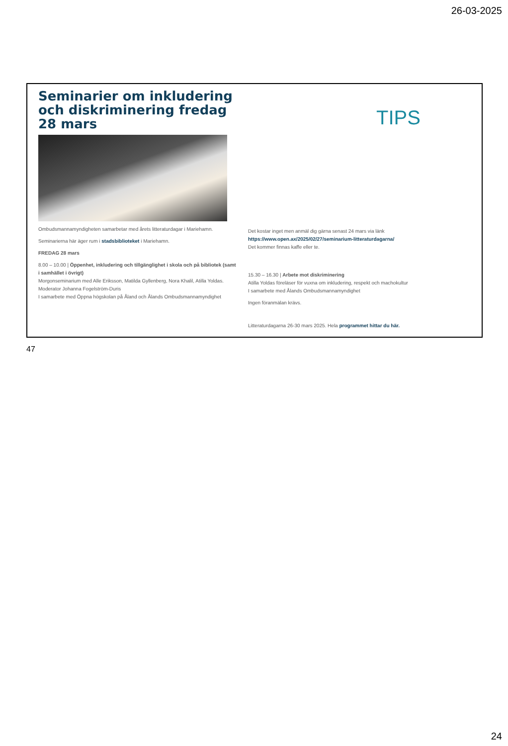26-03-2025
Seminarier om inkludering och diskriminering fredag 28 mars
Ombudsmannamyndigheten samarbetar med årets litteraturdagar i Mariehamn.
Seminarierna här äger rum i stadsbiblioteket i Mariehamn.
FREDAG 28 mars
8.00 – 10.00 | Öppenhet, inkludering och tillgänglighet i skola och på bibliotek (samt i samhället i övrigt)
Morgonseminarium med Alle Eriksson, Matilda Gyllenberg, Nora Khalil, Atilla Yoldas. Moderator Johanna Fogelström-Duris
I samarbete med Öppna högskolan på Åland och Ålands Ombudsmannamyndighet
TIPS
Det kostar inget men anmäl dig gärna senast 24 mars via länk
https://www.open.ax/2025/02/27/seminarium-litteraturdagarna/
Det kommer finnas kaffe eller te.
15.30 – 16.30 | Arbete mot diskriminering
Atilla Yoldas föreläser för vuxna om inkludering, respekt och machokultur
I samarbete med Ålands Ombudsmannamyndighet
Ingen föranmälan krävs.
Litteraturdagarna 26-30 mars 2025. Hela programmet hittar du här.
47
24